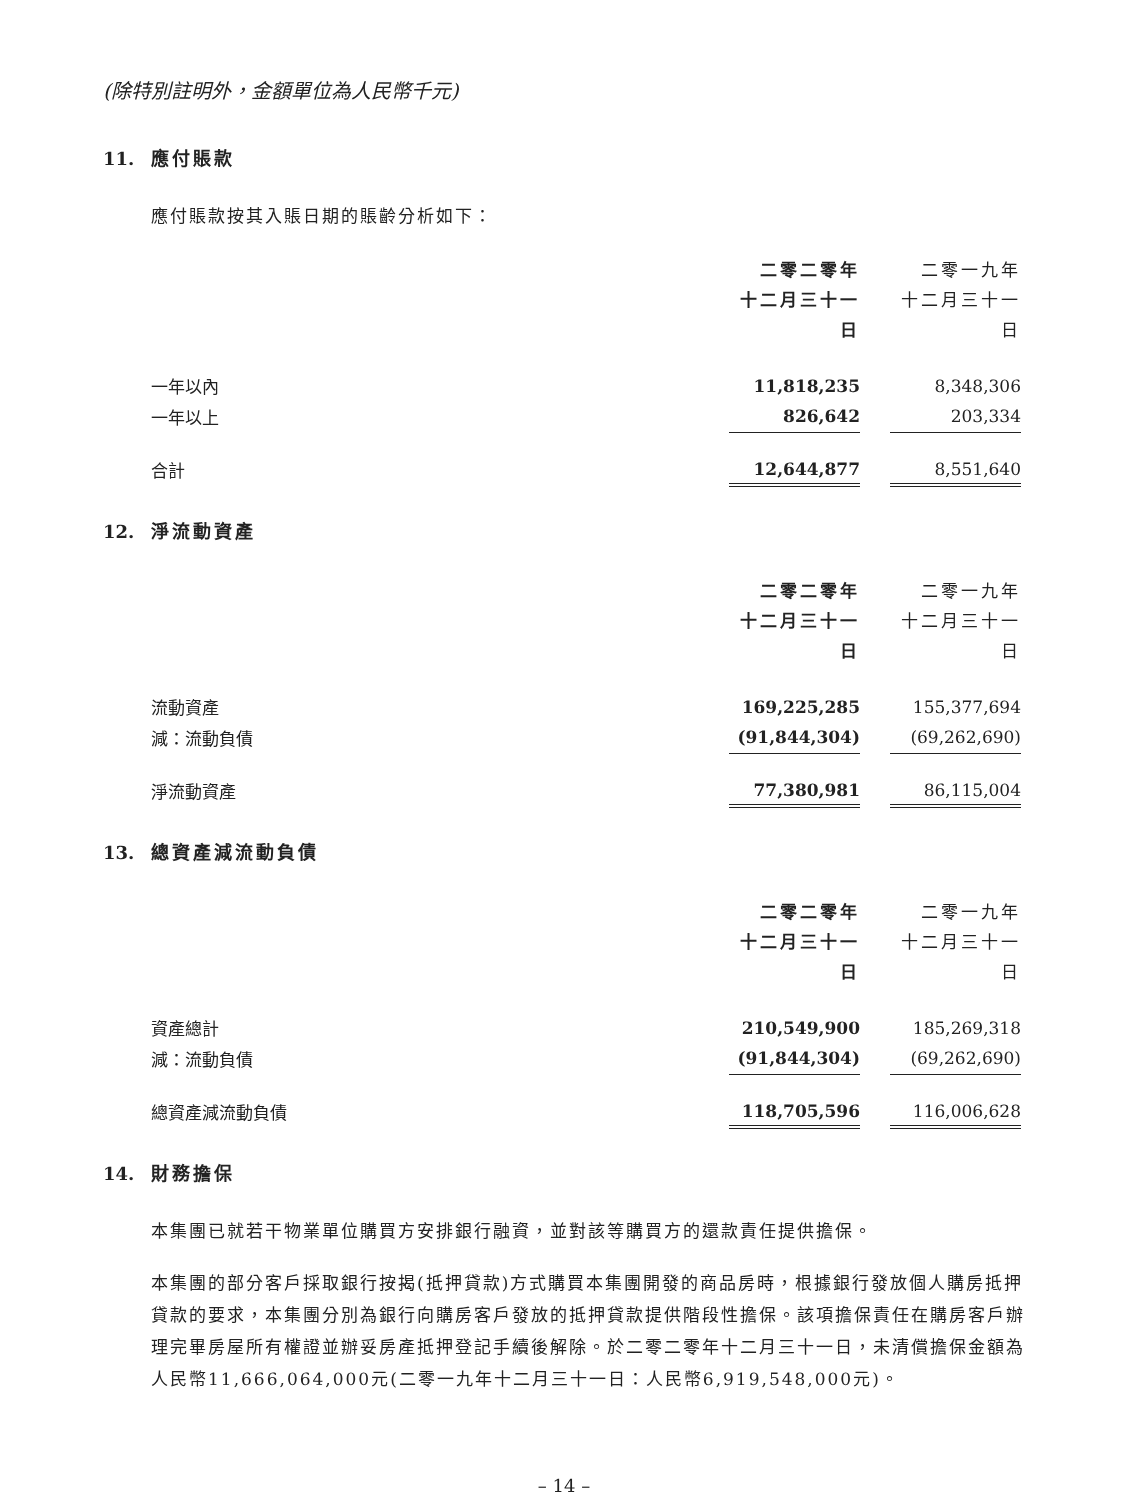(除特別註明外，金額單位為人民幣千元)
11. 應付賬款
應付賬款按其入賬日期的賬齡分析如下：
| | 二零二零年 十二月三十一日 | | 二零一九年 十二月三十一日 |
| 一年以內 | 11,818,235 | | 8,348,306 |
| 一年以上 | 826,642 | | 203,334 |
| 合計 | 12,644,877 | | 8,551,640 |
12. 淨流動資產
| | 二零二零年 十二月三十一日 | | 二零一九年 十二月三十一日 |
| 流動資產 | 169,225,285 | | 155,377,694 |
| 減：流動負債 | (91,844,304) | | (69,262,690) |
| 淨流動資產 | 77,380,981 | | 86,115,004 |
13. 總資產減流動負債
| | 二零二零年 十二月三十一日 | | 二零一九年 十二月三十一日 |
| 資產總計 | 210,549,900 | | 185,269,318 |
| 減：流動負債 | (91,844,304) | | (69,262,690) |
| 總資產減流動負債 | 118,705,596 | | 116,006,628 |
14. 財務擔保
本集團已就若干物業單位購買方安排銀行融資，並對該等購買方的還款責任提供擔保。
本集團的部分客戶採取銀行按揭(抵押貸款)方式購買本集團開發的商品房時，根據銀行發放個人購房抵押貸款的要求，本集團分別為銀行向購房客戶發放的抵押貸款提供階段性擔保。該項擔保責任在購房客戶辦理完畢房屋所有權證並辦妥房產抵押登記手續後解除。於二零二零年十二月三十一日，未清償擔保金額為人民幣11,666,064,000元(二零一九年十二月三十一日：人民幣6,919,548,000元)。
– 14 –